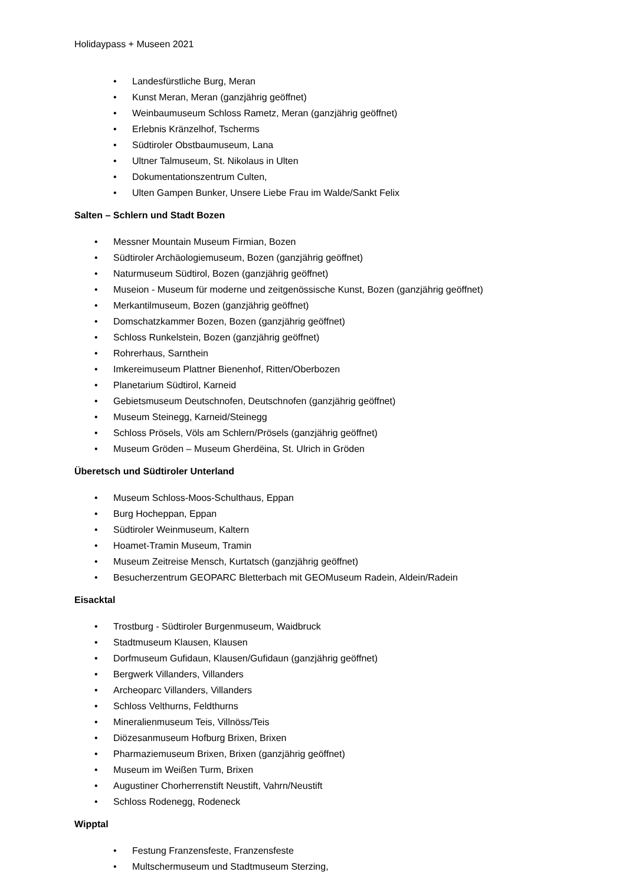Holidaypass + Museen 2021
• Landesfürstliche Burg, Meran
• Kunst Meran, Meran (ganzjährig geöffnet)
• Weinbaumuseum Schloss Rametz, Meran (ganzjährig geöffnet)
• Erlebnis Kränzelhof, Tscherms
• Südtiroler Obstbaumuseum, Lana
• Ultner Talmuseum, St. Nikolaus in Ulten
• Dokumentationszentrum Culten,
• Ulten Gampen Bunker, Unsere Liebe Frau im Walde/Sankt Felix
Salten – Schlern und Stadt Bozen
• Messner Mountain Museum Firmian, Bozen
• Südtiroler Archäologiemuseum, Bozen (ganzjährig geöffnet)
• Naturmuseum Südtirol, Bozen (ganzjährig geöffnet)
• Museion - Museum für moderne und zeitgenössische Kunst, Bozen (ganzjährig geöffnet)
• Merkantilmuseum, Bozen (ganzjährig geöffnet)
• Domschatzkammer Bozen, Bozen (ganzjährig geöffnet)
• Schloss Runkelstein, Bozen (ganzjährig geöffnet)
• Rohrerhaus, Sarnthein
• Imkereimuseum Plattner Bienenhof, Ritten/Oberbozen
• Planetarium Südtirol, Karneid
• Gebietsmuseum Deutschnofen, Deutschnofen (ganzjährig geöffnet)
• Museum Steinegg, Karneid/Steinegg
• Schloss Prösels, Völs am Schlern/Prösels (ganzjährig geöffnet)
• Museum Gröden – Museum Gherdëina, St. Ulrich in Gröden
Überetsch und Südtiroler Unterland
• Museum Schloss-Moos-Schulthaus, Eppan
• Burg Hocheppan, Eppan
• Südtiroler Weinmuseum, Kaltern
• Hoamet-Tramin Museum, Tramin
• Museum Zeitreise Mensch, Kurtatsch (ganzjährig geöffnet)
• Besucherzentrum GEOPARC Bletterbach mit GEOMuseum Radein, Aldein/Radein
Eisacktal
• Trostburg - Südtiroler Burgenmuseum, Waidbruck
• Stadtmuseum Klausen, Klausen
• Dorfmuseum Gufidaun, Klausen/Gufidaun (ganzjährig geöffnet)
• Bergwerk Villanders, Villanders
• Archeoparc Villanders, Villanders
• Schloss Velthurns, Feldthurns
• Mineralienmuseum Teis, Villnöss/Teis
• Diözesanmuseum Hofburg Brixen, Brixen
• Pharmaziemuseum Brixen, Brixen (ganzjährig geöffnet)
• Museum im Weißen Turm, Brixen
• Augustiner Chorherrenstift Neustift, Vahrn/Neustift
• Schloss Rodenegg, Rodeneck
Wipptal
• Festung Franzensfeste, Franzensfeste
• Multschermuseum und Stadtmuseum Sterzing,